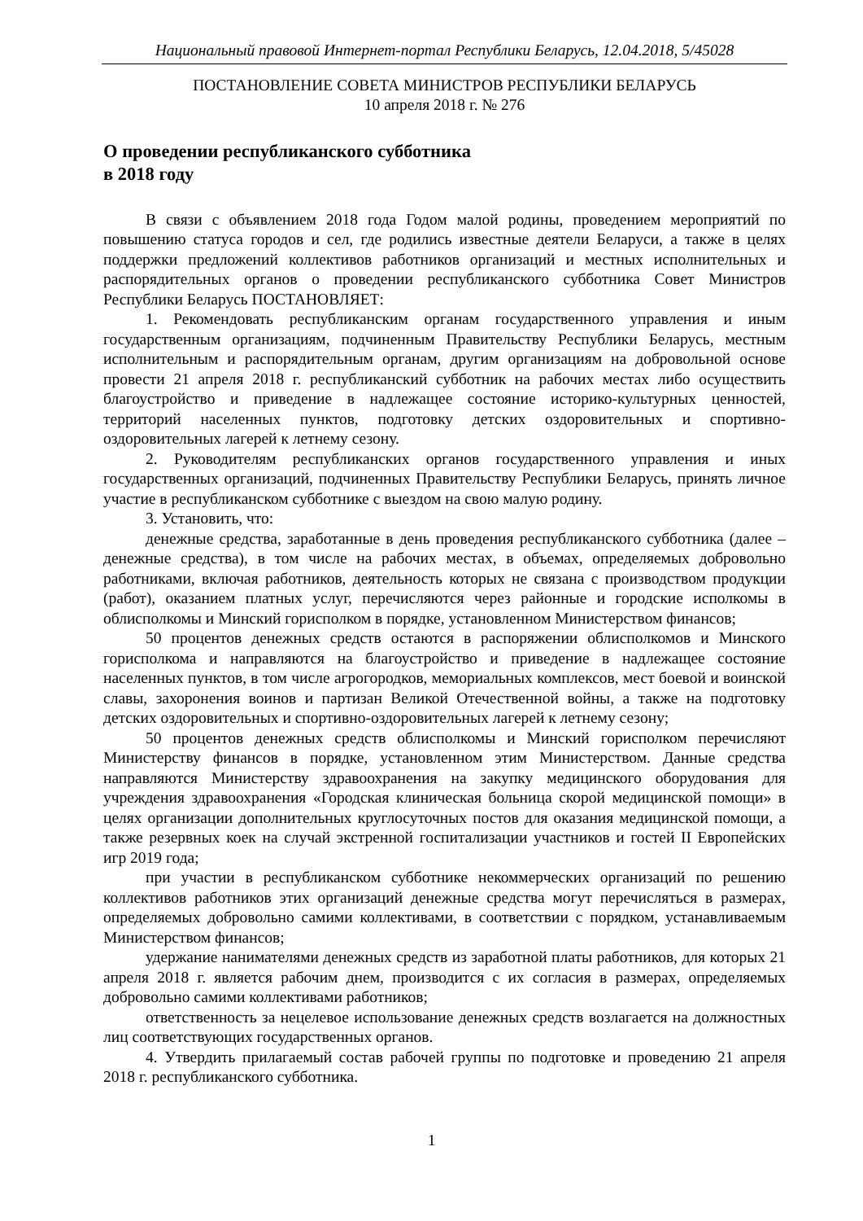Национальный правовой Интернет-портал Республики Беларусь, 12.04.2018, 5/45028
ПОСТАНОВЛЕНИЕ СОВЕТА МИНИСТРОВ РЕСПУБЛИКИ БЕЛАРУСЬ
10 апреля 2018 г. № 276
О проведении республиканского субботника
в 2018 году
В связи с объявлением 2018 года Годом малой родины, проведением мероприятий по повышению статуса городов и сел, где родились известные деятели Беларуси, а также в целях поддержки предложений коллективов работников организаций и местных исполнительных и распорядительных органов о проведении республиканского субботника Совет Министров Республики Беларусь ПОСТАНОВЛЯЕТ:
1. Рекомендовать республиканским органам государственного управления и иным государственным организациям, подчиненным Правительству Республики Беларусь, местным исполнительным и распорядительным органам, другим организациям на добровольной основе провести 21 апреля 2018 г. республиканский субботник на рабочих местах либо осуществить благоустройство и приведение в надлежащее состояние историко-культурных ценностей, территорий населенных пунктов, подготовку детских оздоровительных и спортивно-оздоровительных лагерей к летнему сезону.
2. Руководителям республиканских органов государственного управления и иных государственных организаций, подчиненных Правительству Республики Беларусь, принять личное участие в республиканском субботнике с выездом на свою малую родину.
3. Установить, что:
денежные средства, заработанные в день проведения республиканского субботника (далее – денежные средства), в том числе на рабочих местах, в объемах, определяемых добровольно работниками, включая работников, деятельность которых не связана с производством продукции (работ), оказанием платных услуг, перечисляются через районные и городские исполкомы в облисполкомы и Минский горисполком в порядке, установленном Министерством финансов;
50 процентов денежных средств остаются в распоряжении облисполкомов и Минского горисполкома и направляются на благоустройство и приведение в надлежащее состояние населенных пунктов, в том числе агрогородков, мемориальных комплексов, мест боевой и воинской славы, захоронения воинов и партизан Великой Отечественной войны, а также на подготовку детских оздоровительных и спортивно-оздоровительных лагерей к летнему сезону;
50 процентов денежных средств облисполкомы и Минский горисполком перечисляют Министерству финансов в порядке, установленном этим Министерством. Данные средства направляются Министерству здравоохранения на закупку медицинского оборудования для учреждения здравоохранения «Городская клиническая больница скорой медицинской помощи» в целях организации дополнительных круглосуточных постов для оказания медицинской помощи, а также резервных коек на случай экстренной госпитализации участников и гостей II Европейских игр 2019 года;
при участии в республиканском субботнике некоммерческих организаций по решению коллективов работников этих организаций денежные средства могут перечисляться в размерах, определяемых добровольно самими коллективами, в соответствии с порядком, устанавливаемым Министерством финансов;
удержание нанимателями денежных средств из заработной платы работников, для которых 21 апреля 2018 г. является рабочим днем, производится с их согласия в размерах, определяемых добровольно самими коллективами работников;
ответственность за нецелевое использование денежных средств возлагается на должностных лиц соответствующих государственных органов.
4. Утвердить прилагаемый состав рабочей группы по подготовке и проведению 21 апреля 2018 г. республиканского субботника.
1